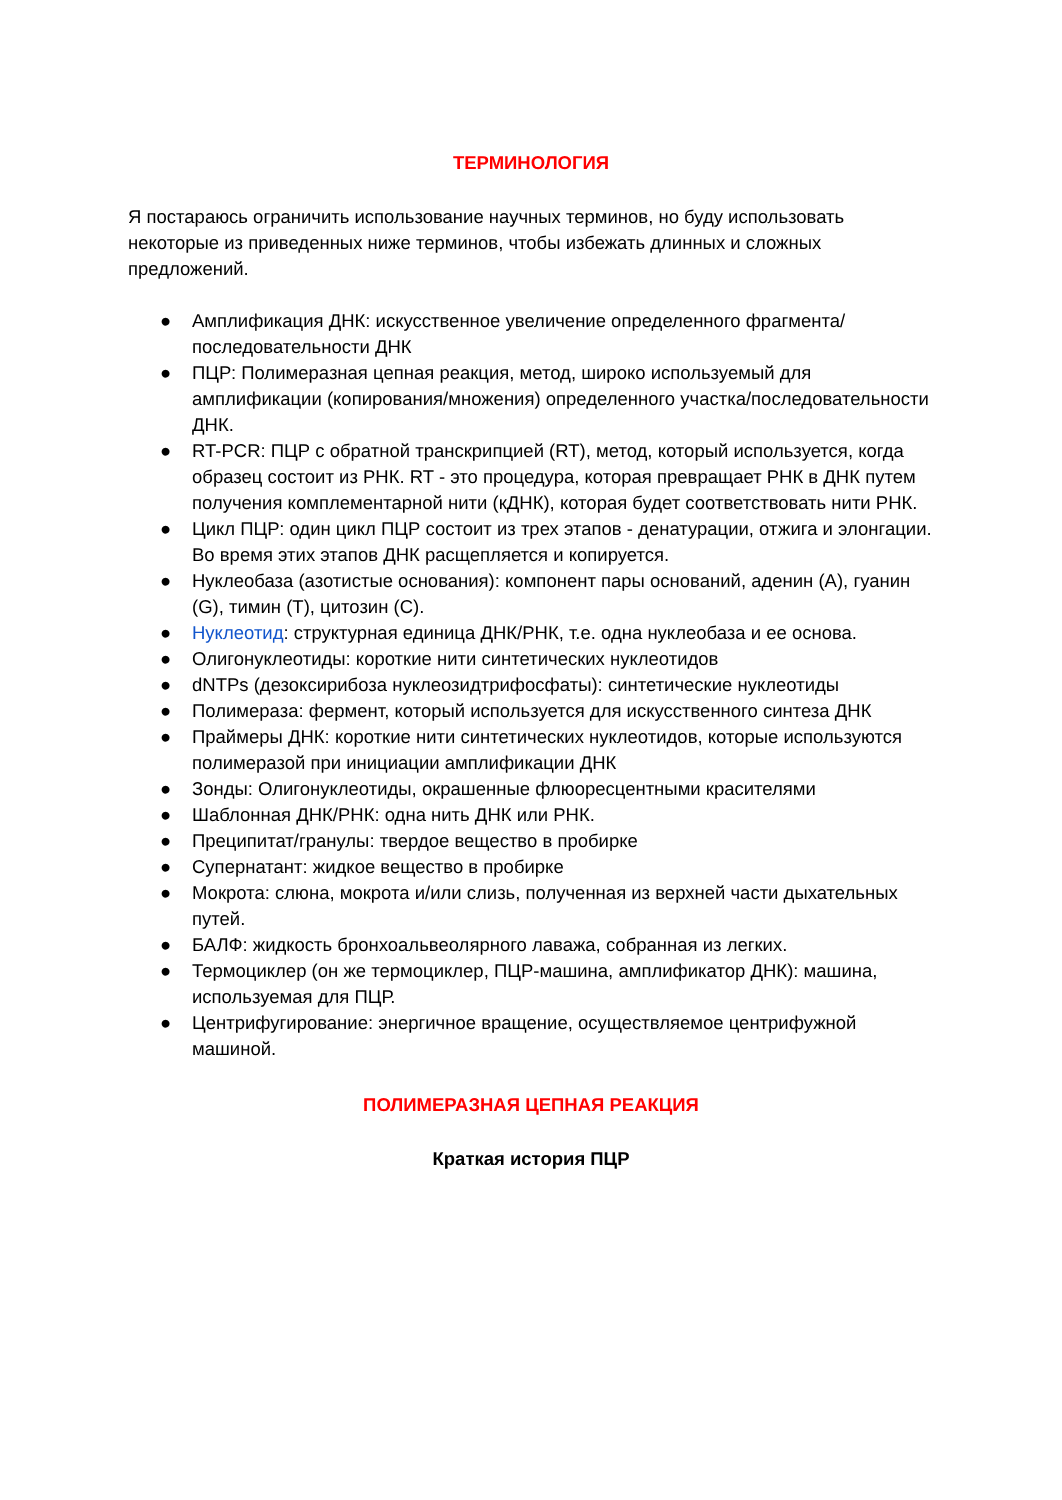ТЕРМИНОЛОГИЯ
Я постараюсь ограничить использование научных терминов, но буду использовать некоторые из приведенных ниже терминов, чтобы избежать длинных и сложных предложений.
● Амплификация ДНК: искусственное увеличение определенного фрагмента/последовательности ДНК
● ПЦР: Полимеразная цепная реакция, метод, широко используемый для амплификации (копирования/множения) определенного участка/последовательности ДНК.
● RT-PCR: ПЦР с обратной транскрипцией (RT), метод, который используется, когда образец состоит из РНК. RT - это процедура, которая превращает РНК в ДНК путем получения комплементарной нити (кДНК), которая будет соответствовать нити РНК.
● Цикл ПЦР: один цикл ПЦР состоит из трех этапов - денатурации, отжига и элонгации. Во время этих этапов ДНК расщепляется и копируется.
● Нуклеобаза (азотистые основания): компонент пары оснований, аденин (A), гуанин (G), тимин (T), цитозин (C).
● Нуклеотид: структурная единица ДНК/РНК, т.е. одна нуклеобаза и ее основа.
● Олигонуклеотиды: короткие нити синтетических нуклеотидов
● dNTPs (дезоксирибоза нуклеозидтрифосфаты): синтетические нуклеотиды
● Полимераза: фермент, который используется для искусственного синтеза ДНК
● Праймеры ДНК: короткие нити синтетических нуклеотидов, которые используются полимеразой при инициации амплификации ДНК
● Зонды: Олигонуклеотиды, окрашенные флюоресцентными красителями
● Шаблонная ДНК/РНК: одна нить ДНК или РНК.
● Преципитат/гранулы: твердое вещество в пробирке
● Супернатант: жидкое вещество в пробирке
● Мокрота: слюна, мокрота и/или слизь, полученная из верхней части дыхательных путей.
● БАЛФ: жидкость бронхоальвеолярного лаважа, собранная из легких.
● Термоциклер (он же термоциклер, ПЦР-машина, амплификатор ДНК): машина, используемая для ПЦР.
● Центрифугирование: энергичное вращение, осуществляемое центрифужной машиной.
ПОЛИМЕРАЗНАЯ ЦЕПНАЯ РЕАКЦИЯ
Краткая история ПЦР